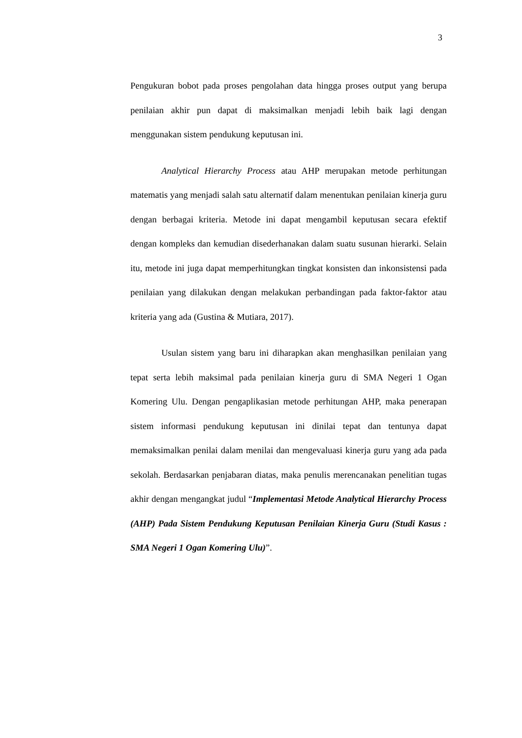3
Pengukuran bobot pada proses pengolahan data hingga proses output yang berupa penilaian akhir pun dapat di maksimalkan menjadi lebih baik lagi dengan menggunakan sistem pendukung keputusan ini.
Analytical Hierarchy Process atau AHP merupakan metode perhitungan matematis yang menjadi salah satu alternatif dalam menentukan penilaian kinerja guru dengan berbagai kriteria. Metode ini dapat mengambil keputusan secara efektif dengan kompleks dan kemudian disederhanakan dalam suatu susunan hierarki. Selain itu, metode ini juga dapat memperhitungkan tingkat konsisten dan inkonsistensi pada penilaian yang dilakukan dengan melakukan perbandingan pada faktor-faktor atau kriteria yang ada (Gustina & Mutiara, 2017).
Usulan sistem yang baru ini diharapkan akan menghasilkan penilaian yang tepat serta lebih maksimal pada penilaian kinerja guru di SMA Negeri 1 Ogan Komering Ulu. Dengan pengaplikasian metode perhitungan AHP, maka penerapan sistem informasi pendukung keputusan ini dinilai tepat dan tentunya dapat memaksimalkan penilai dalam menilai dan mengevaluasi kinerja guru yang ada pada sekolah. Berdasarkan penjabaran diatas, maka penulis merencanakan penelitian tugas akhir dengan mengangkat judul “Implementasi Metode Analytical Hierarchy Process (AHP) Pada Sistem Pendukung Keputusan Penilaian Kinerja Guru (Studi Kasus : SMA Negeri 1 Ogan Komering Ulu)”.